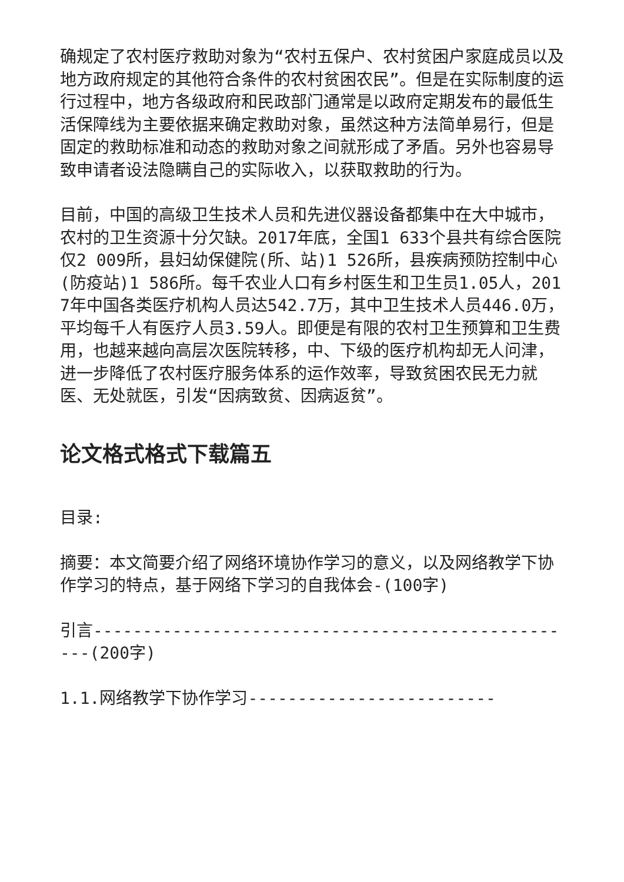确规定了农村医疗救助对象为“农村五保户、农村贫困户家庭成员以及地方政府规定的其他符合条件的农村贫困农民”。但是在实际制度的运行过程中，地方各级政府和民政部门通常是以政府定期发布的最低生活保障线为主要依据来确定救助对象，虽然这种方法简单易行，但是固定的救助标准和动态的救助对象之间就形成了矛盾。另外也容易导致申请者设法隐瞒自己的实际收入，以获取救助的行为。
目前，中国的高级卫生技术人员和先进仪器设备都集中在大中城市，农村的卫生资源十分欠缺。2017年底，全国1 633个县共有综合医院仅2 009所，县妇幼保健院(所、站)1 526所，县疾病预防控制中心(防疫站)1 586所。每千农业人口有乡村医生和卫生员1.05人，2017年中国各类医疗机构人员达542.7万，其中卫生技术人员446.0万，平均每千人有医疗人员3.59人。即便是有限的农村卫生预算和卫生费用，也越来越向高层次医院转移，中、下级的医疗机构却无人问津，进一步降低了农村医疗服务体系的运作效率，导致贫困农民无力就医、无处就医，引发“因病致贫、因病返贫”。
论文格式格式下载篇五
目录:
摘要：本文简要介绍了网络环境协作学习的意义，以及网络教学下协作学习的特点，基于网络下学习的自我体会-(100字)
引言--------------------------------------------------(200字)
1.1.网络教学下协作学习-------------------------